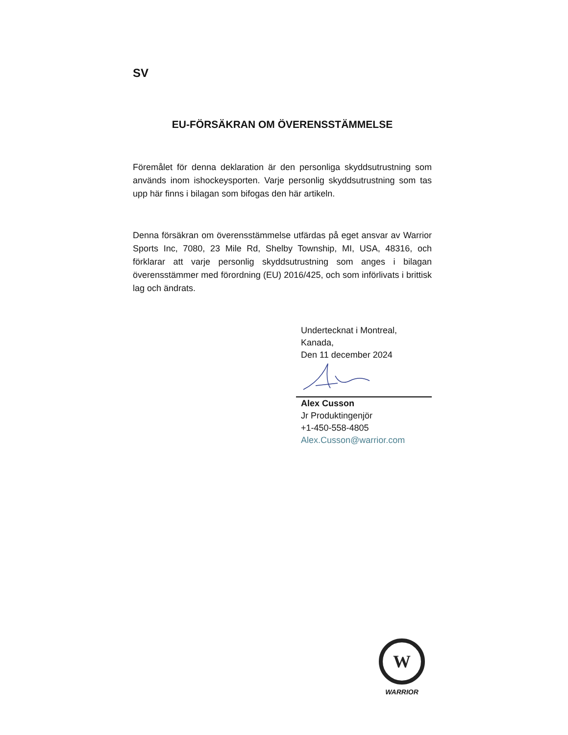SV
EU-FÖRSÄKRAN OM ÖVERENSSTÄMMELSE
Föremålet för denna deklaration är den personliga skyddsutrustning som används inom ishockeysporten. Varje personlig skyddsutrustning som tas upp här finns i bilagan som bifogas den här artikeln.
Denna försäkran om överensstämmelse utfärdas på eget ansvar av Warrior Sports Inc, 7080, 23 Mile Rd, Shelby Township, MI, USA, 48316, och förklarar att varje personlig skyddsutrustning som anges i bilagan överensstämmer med förordning (EU) 2016/425, och som införlivats i brittisk lag och ändrats.
Undertecknat i Montreal,
Kanada,
Den 11 december 2024
Alex Cusson
Jr Produktingenjör
+1-450-558-4805
Alex.Cusson@warrior.com
W
WARRIOR